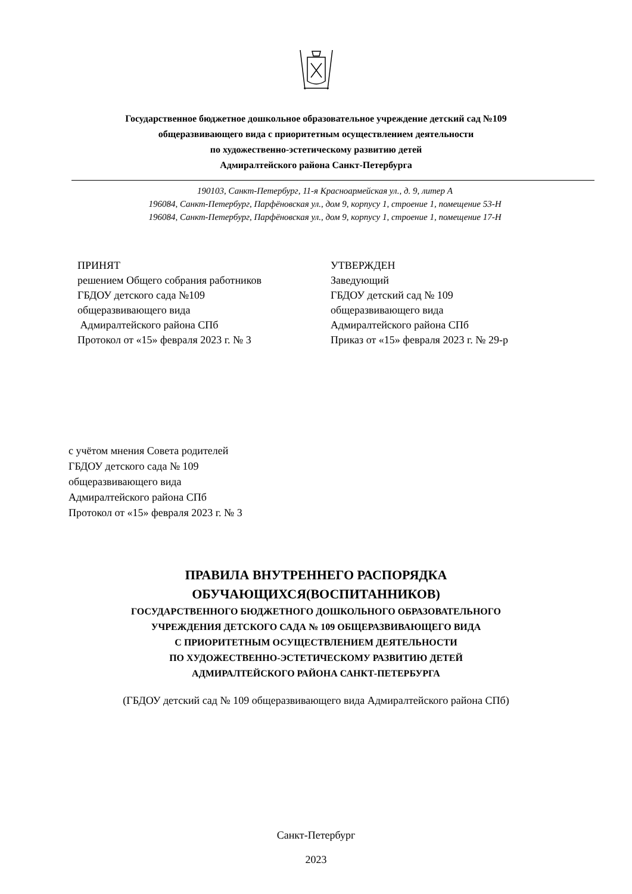Государственное бюджетное дошкольное образовательное учреждение детский сад №109
общеразвивающего вида с приоритетным осуществлением деятельности
по художественно-эстетическому развитию детей
Адмиралтейского района Санкт-Петербурга
190103, Санкт-Петербург, 11-я Красноармейская ул., д. 9, литер А
196084, Санкт-Петербург, Парфёновская ул., дом 9, корпусу 1, строение 1, помещение 53-Н
196084, Санкт-Петербург, Парфёновская ул., дом 9, корпусу 1, строение 1, помещение 17-Н
ПРИНЯТ
решением Общего собрания работников
ГБДОУ детского сада №109
общеразвивающего вида
Адмиралтейского района СПб
Протокол от «15» февраля 2023 г. № 3
УТВЕРЖДЕН
Заведующий
ГБДОУ детский сад № 109
общеразвивающего вида
Адмиралтейского района СПб
Приказ от «15» февраля 2023 г. № 29-р
с учётом мнения Совета родителей
ГБДОУ детского сада № 109
общеразвивающего вида
Адмиралтейского района СПб
Протокол от «15» февраля 2023 г. № 3
ПРАВИЛА ВНУТРЕННЕГО РАСПОРЯДКА
ОБУЧАЮЩИХСЯ(ВОСПИТАННИКОВ)
ГОСУДАРСТВЕННОГО БЮДЖЕТНОГО ДОШКОЛЬНОГО ОБРАЗОВАТЕЛЬНОГО
УЧРЕЖДЕНИЯ ДЕТСКОГО САДА № 109 ОБЩЕРАЗВИВАЮЩЕГО ВИДА
С ПРИОРИТЕТНЫМ ОСУЩЕСТВЛЕНИЕМ ДЕЯТЕЛЬНОСТИ
ПО ХУДОЖЕСТВЕННО-ЭСТЕТИЧЕСКОМУ РАЗВИТИЮ ДЕТЕЙ
АДМИРАЛТЕЙСКОГО РАЙОНА САНКТ-ПЕТЕРБУРГА
(ГБДОУ детский сад № 109 общеразвивающего вида Адмиралтейского района СПб)
Санкт-Петербург
2023